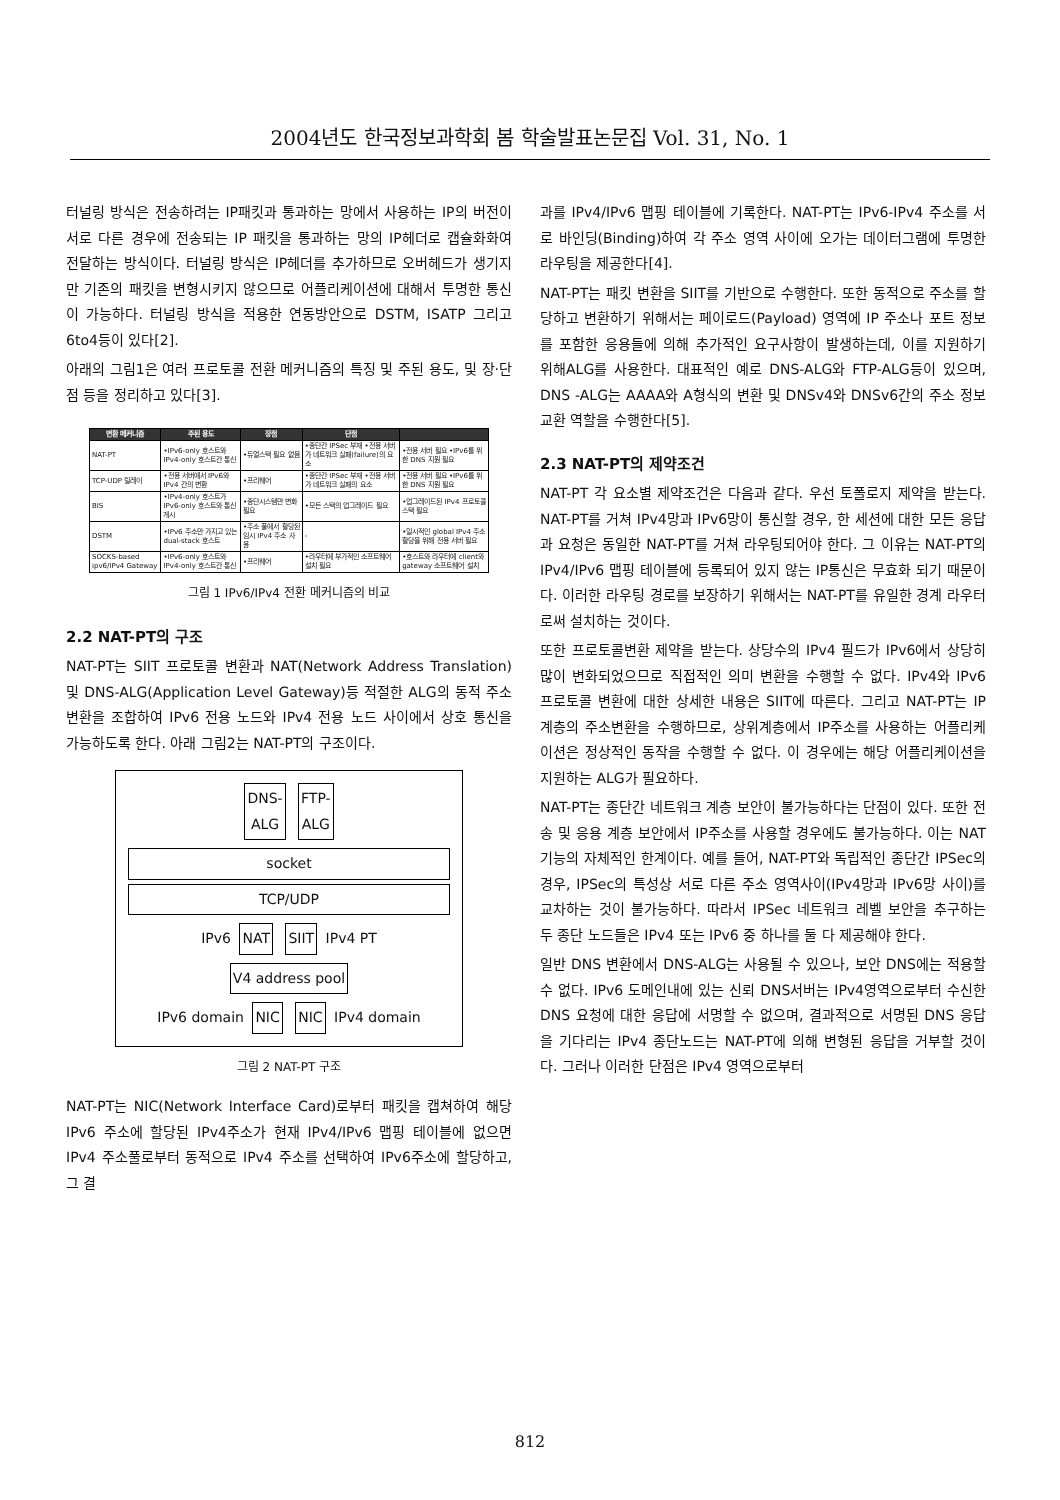2004년도 한국정보과학회 봄 학술발표논문집 Vol. 31, No. 1
터널링 방식은 전송하려는 IP패킷과 통과하는 망에서 사용하는 IP의 버전이 서로 다른 경우에 전송되는 IP 패킷을 통과하는 망의 IP헤더로 캡슐화화여 전달하는 방식이다. 터널링 방식은 IP헤더를 추가하므로 오버헤드가 생기지만 기존의 패킷을 변형시키지 않으므로 어플리케이션에 대해서 투명한 통신이 가능하다. 터널링 방식을 적용한 연동방안으로 DSTM, ISATP 그리고 6to4등이 있다[2].
아래의 그림1은 여러 프로토콜 전환 메커니즘의 특징 및 주된 용도, 및 장·단점 등을 정리하고 있다[3].
| 변환 메커니즘 | 주된 용도 | 장점 | 단점 | |
| --- | --- | --- | --- | --- |
| NAT-PT | •IPv6-only 호스트와 IPv4-only 호스트간 통신 | •듀얼스택 필요 없음 | •종단간 IPSec 부재 •전용 서버가 네트워크 실패(failure)의 요소 | •전용 서버 필요 •IPv6를 위한 DNS 지원 필요 |
| TCP-UDP 릴레이 | •전용 서버에서 IPv6와 IPv4 간의 변환 | •프리웨어 | •종단간 IPSec 부재 •전용 서버가 네트워크 실패의 요소 | •전용 서버 필요 •IPv6를 위한 DNS 지원 필요 |
| BIS | •IPv4-only 호스트가 IPv6-only 호스트와 통신개시 | •종단시스템만 변화 필요 | •모든 스택의 업그레이드 필요 | •업그레이드된 IPv4 프로토콜 스택 필요 |
| DSTM | •IPv6 주소만 가지고 있는 dual-stack 호스트 | •주소 풀에서 할당된 임시 IPv4 주소 사용 | - | •일시적인 global IPv4 주소 할당을 위해 전용 서버 필요 |
| SOCKS-based ipv6/IPv4 Gateway | •IPv6-only 호스트와 IPv4-only 호스트간 통신 | •프리웨어 | •라우터에 부가적인 소프트웨어 설치 필요 | •호스트와 라우터에 client와 gateway 소프트웨어 설치 |
그림 1 IPv6/IPv4 전환 메커니즘의 비교
2.2 NAT-PT의 구조
NAT-PT는 SIIT 프로토콜 변환과 NAT(Network Address Translation) 및 DNS-ALG(Application Level Gateway)등 적절한 ALG의 동적 주소 변환을 조합하여 IPv6 전용 노드와 IPv4 전용 노드 사이에서 상호 통신을 가능하도록 한다. 아래 그림2는 NAT-PT의 구조이다.
DNS-
ALG FTP-
ALG
socket
TCP/UDP
IPv6 NAT SIIT IPv4 PT
V4 address pool
IPv6 domain NIC NIC IPv4 domain
그림 2 NAT-PT 구조
NAT-PT는 NIC(Network Interface Card)로부터 패킷을 캡쳐하여 해당 IPv6 주소에 할당된 IPv4주소가 현재 IPv4/IPv6 맵핑 테이블에 없으면 IPv4 주소풀로부터 동적으로 IPv4 주소를 선택하여 IPv6주소에 할당하고, 그 결
과를 IPv4/IPv6 맵핑 테이블에 기록한다. NAT-PT는 IPv6-IPv4 주소를 서로 바인딩(Binding)하여 각 주소 영역 사이에 오가는 데이터그램에 투명한 라우팅을 제공한다[4].
NAT-PT는 패킷 변환을 SIIT를 기반으로 수행한다. 또한 동적으로 주소를 할당하고 변환하기 위해서는 페이로드(Payload) 영역에 IP 주소나 포트 정보를 포함한 응용들에 의해 추가적인 요구사항이 발생하는데, 이를 지원하기 위해ALG를 사용한다. 대표적인 예로 DNS-ALG와 FTP-ALG등이 있으며, DNS -ALG는 AAAA와 A형식의 변환 및 DNSv4와 DNSv6간의 주소 정보 교환 역할을 수행한다[5].
2.3 NAT-PT의 제약조건
NAT-PT 각 요소별 제약조건은 다음과 같다. 우선 토폴로지 제약을 받는다. NAT-PT를 거쳐 IPv4망과 IPv6망이 통신할 경우, 한 세션에 대한 모든 응답과 요청은 동일한 NAT-PT를 거쳐 라우팅되어야 한다. 그 이유는 NAT-PT의 IPv4/IPv6 맵핑 테이블에 등록되어 있지 않는 IP통신은 무효화 되기 때문이다. 이러한 라우팅 경로를 보장하기 위해서는 NAT-PT를 유일한 경계 라우터로써 설치하는 것이다.
또한 프로토콜변환 제약을 받는다. 상당수의 IPv4 필드가 IPv6에서 상당히 많이 변화되었으므로 직접적인 의미 변환을 수행할 수 없다. IPv4와 IPv6 프로토콜 변환에 대한 상세한 내용은 SIIT에 따른다. 그리고 NAT-PT는 IP 계층의 주소변환을 수행하므로, 상위계층에서 IP주소를 사용하는 어플리케이션은 정상적인 동작을 수행할 수 없다. 이 경우에는 해당 어플리케이션을 지원하는 ALG가 필요하다.
NAT-PT는 종단간 네트워크 계층 보안이 불가능하다는 단점이 있다. 또한 전송 및 응용 계층 보안에서 IP주소를 사용할 경우에도 불가능하다. 이는 NAT 기능의 자체적인 한계이다. 예를 들어, NAT-PT와 독립적인 종단간 IPSec의 경우, IPSec의 특성상 서로 다른 주소 영역사이(IPv4망과 IPv6망 사이)를 교차하는 것이 불가능하다. 따라서 IPSec 네트워크 레벨 보안을 추구하는 두 종단 노드들은 IPv4 또는 IPv6 중 하나를 둘 다 제공해야 한다.
일반 DNS 변환에서 DNS-ALG는 사용될 수 있으나, 보안 DNS에는 적용할 수 없다. IPv6 도메인내에 있는 신뢰 DNS서버는 IPv4영역으로부터 수신한 DNS 요청에 대한 응답에 서명할 수 없으며, 결과적으로 서명된 DNS 응답을 기다리는 IPv4 종단노드는 NAT-PT에 의해 변형된 응답을 거부할 것이다. 그러나 이러한 단점은 IPv4 영역으로부터
812